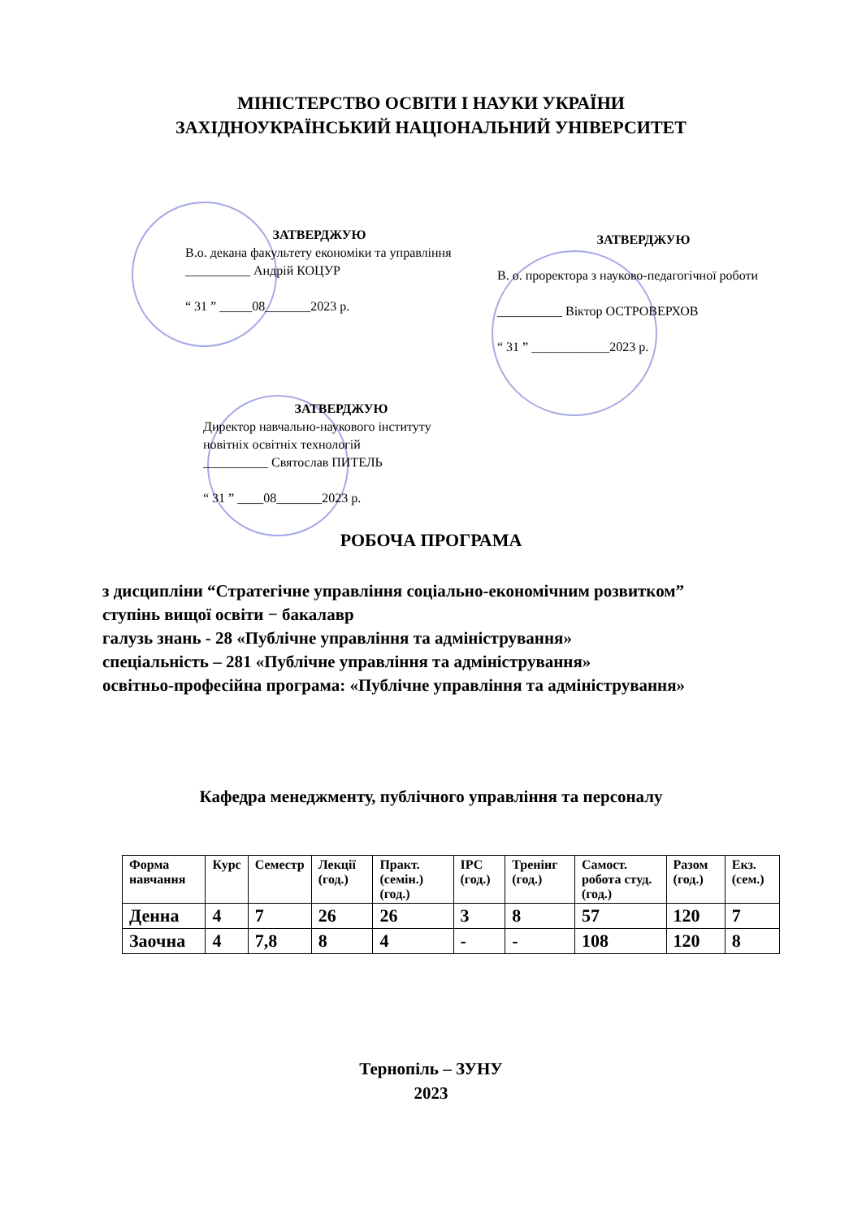МІНІСТЕРСТВО ОСВІТИ І НАУКИ УКРАЇНИ
ЗАХІДНОУКРАЇНСЬКИЙ НАЦІОНАЛЬНИЙ УНІВЕРСИТЕТ
ЗАТВЕРДЖУЮ
В.о. декана факультету економіки та управління
__________ Андрій КОЦУР
“ 31 ” _____08_______2023 р.
ЗАТВЕРДЖУЮ
В. о. проректора з науково-педагогічної роботи
__________ Віктор ОСТРОВЕРХОВ
“ 31 ” ____________2023 р.
ЗАТВЕРДЖУЮ
Директор навчально-наукового інституту новітніх освітніх технологій
__________ Святослав ПИТЕЛЬ
“ 31 ” ____08_______2023 р.
РОБОЧА ПРОГРАМА
з дисципліни “Стратегічне управління соціально-економічним розвитком”
ступінь вищої освіти − бакалавр
галузь знань - 28 «Публічне управління та адміністрування»
спеціальність – 281 «Публічне управління та адміністрування»
освітньо-професійна програма: «Публічне управління та адміністрування»
Кафедра менеджменту, публічного управління та персоналу
| Форма навчання | Курс | Семестр | Лекції (год.) | Практ. (семін.) (год.) | ІРС (год.) | Тренінг (год.) | Самост. робота студ. (год.) | Разом (год.) | Екз. (сем.) |
| --- | --- | --- | --- | --- | --- | --- | --- | --- | --- |
| Денна | 4 | 7 | 26 | 26 | 3 | 8 | 57 | 120 | 7 |
| Заочна | 4 | 7,8 | 8 | 4 | - | - | 108 | 120 | 8 |
Тернопіль – ЗУНУ
2023